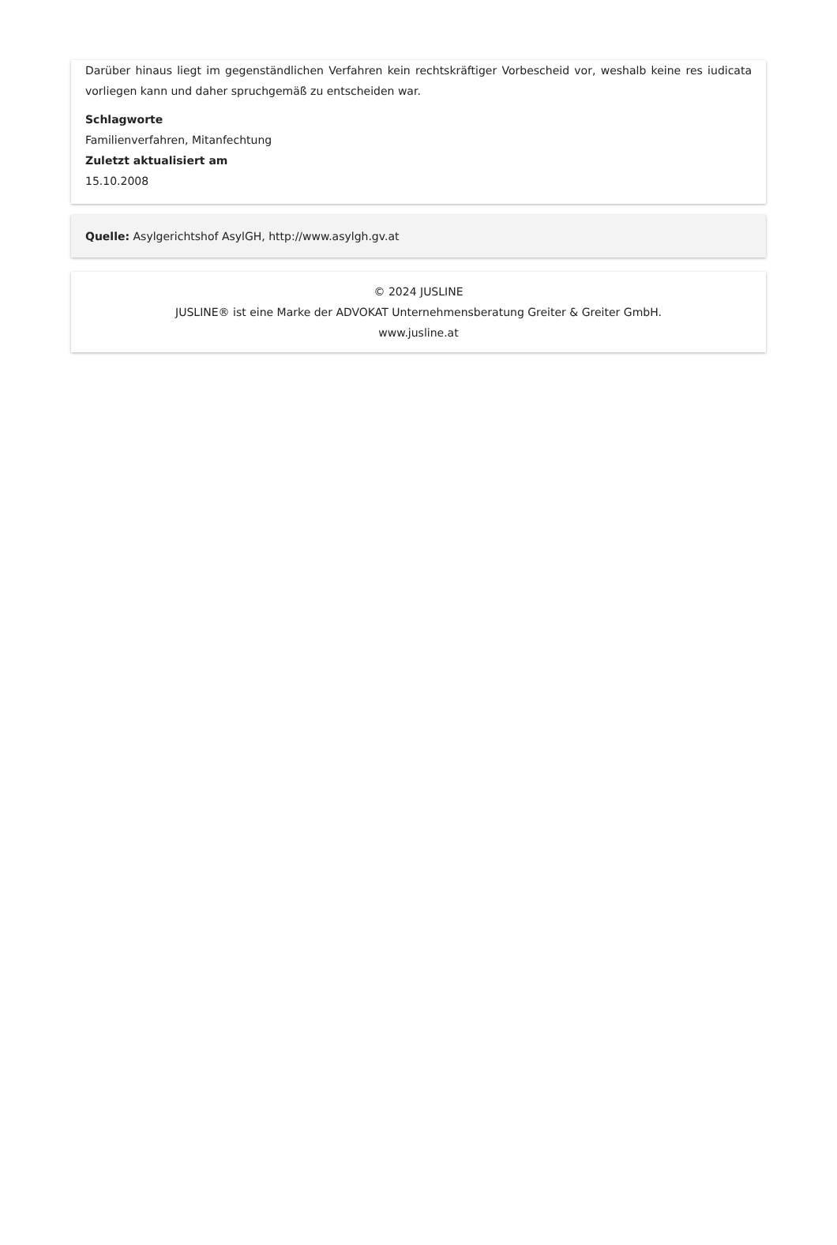Darüber hinaus liegt im gegenständlichen Verfahren kein rechtskräftiger Vorbescheid vor, weshalb keine res iudicata vorliegen kann und daher spruchgemäß zu entscheiden war.
Schlagworte
Familienverfahren, Mitanfechtung
Zuletzt aktualisiert am
15.10.2008
Quelle: Asylgerichtshof AsylGH, http://www.asylgh.gv.at
© 2024 JUSLINE
JUSLINE® ist eine Marke der ADVOKAT Unternehmensberatung Greiter & Greiter GmbH.
www.jusline.at